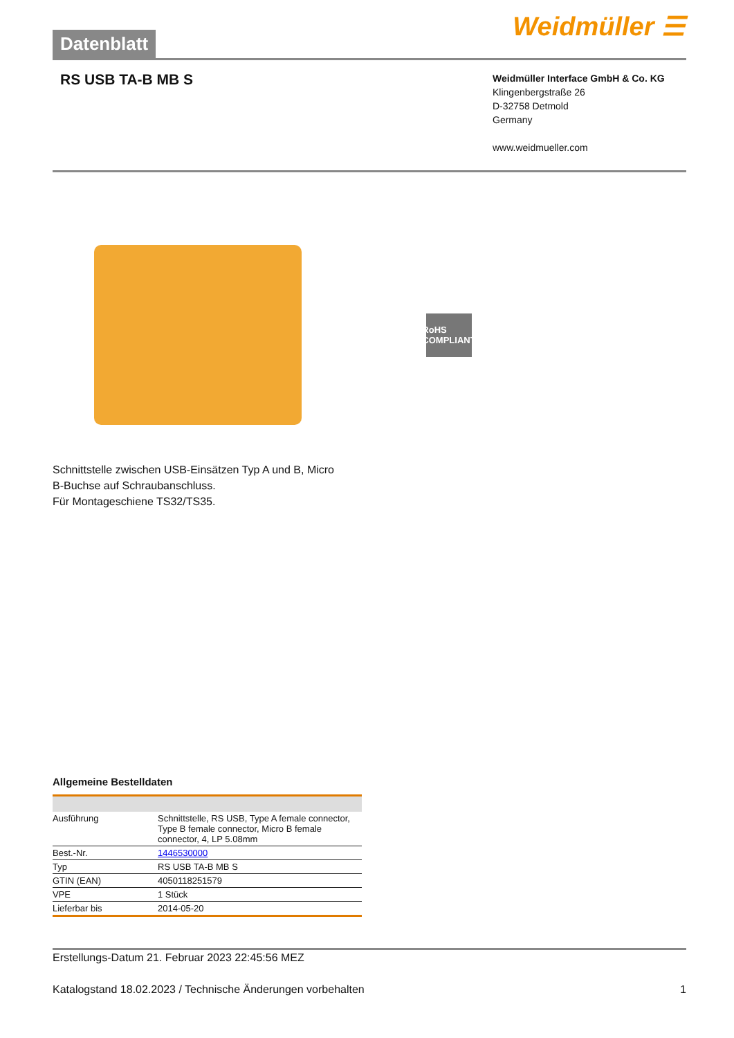Datenblatt
Weidmüller ☰
RS USB TA-B MB S
Weidmüller Interface GmbH & Co. KG
Klingenbergstraße 26
D-32758 Detmold
Germany
www.weidmueller.com
RoHS COMPLIANT
Schnittstelle zwischen USB-Einsätzen Typ A und B, Micro
B-Buchse auf Schraubanschluss.
Für Montageschiene TS32/TS35.
Allgemeine Bestelldaten
| Ausführung | Schnittstelle, RS USB, Type A female connector, Type B female connector, Micro B female connector, 4, LP 5.08mm |
| Best.-Nr. | 1446530000 |
| Typ | RS USB TA-B MB S |
| GTIN (EAN) | 4050118251579 |
| VPE | 1 Stück |
| Lieferbar bis | 2014-05-20 |
Erstellungs-Datum 21. Februar 2023 22:45:56 MEZ
Katalogstand 18.02.2023 / Technische Änderungen vorbehalten 1